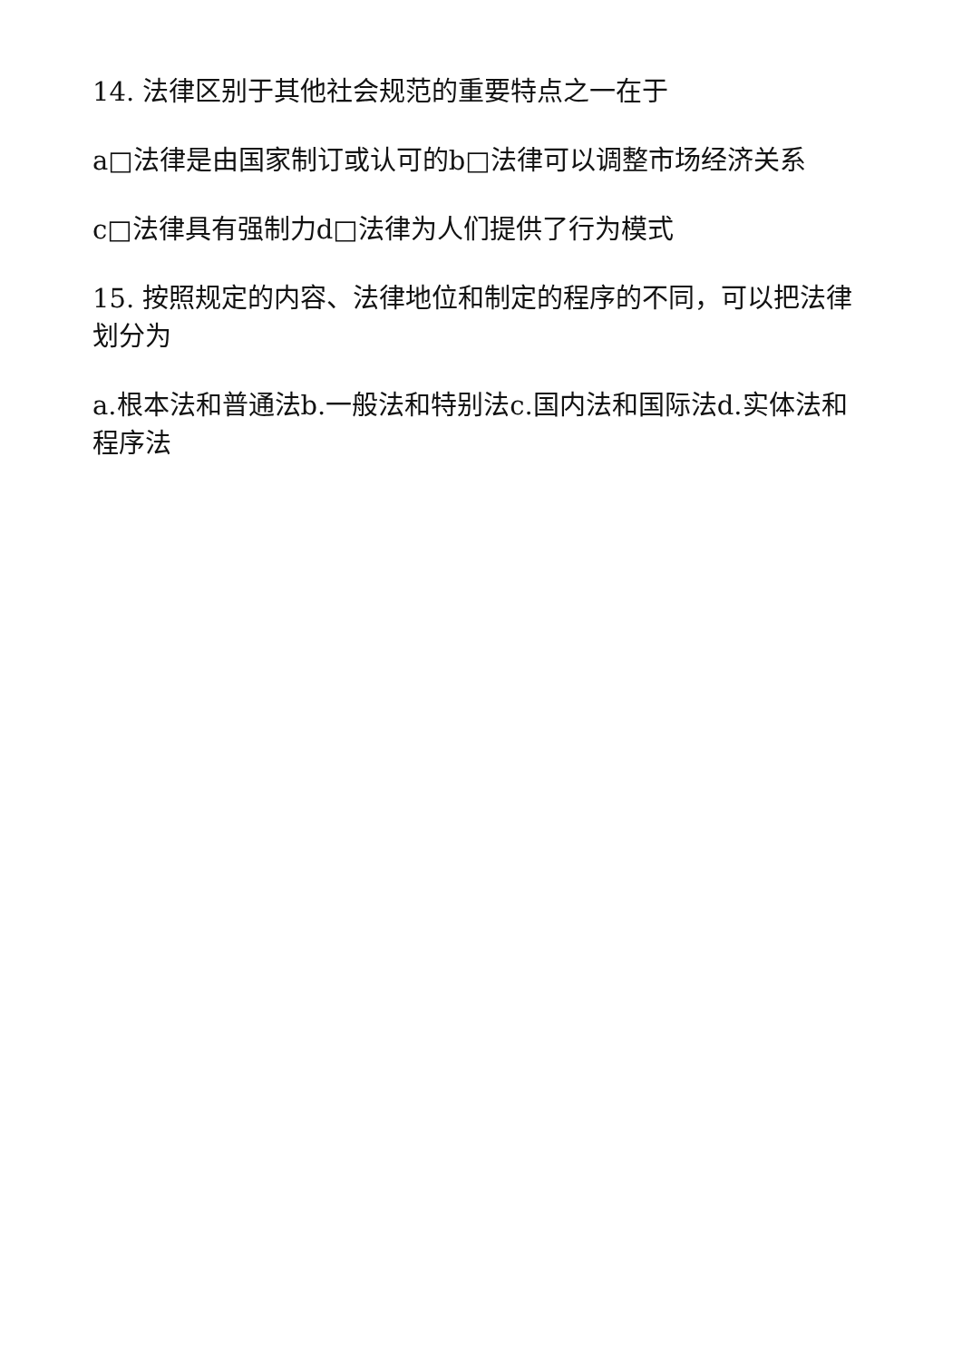14. 法律区别于其他社会规范的重要特点之一在于
a□法律是由国家制订或认可的b□法律可以调整市场经济关系
c□法律具有强制力d□法律为人们提供了行为模式
15. 按照规定的内容、法律地位和制定的程序的不同，可以把法律划分为
a.根本法和普通法b.一般法和特别法c.国内法和国际法d.实体法和程序法